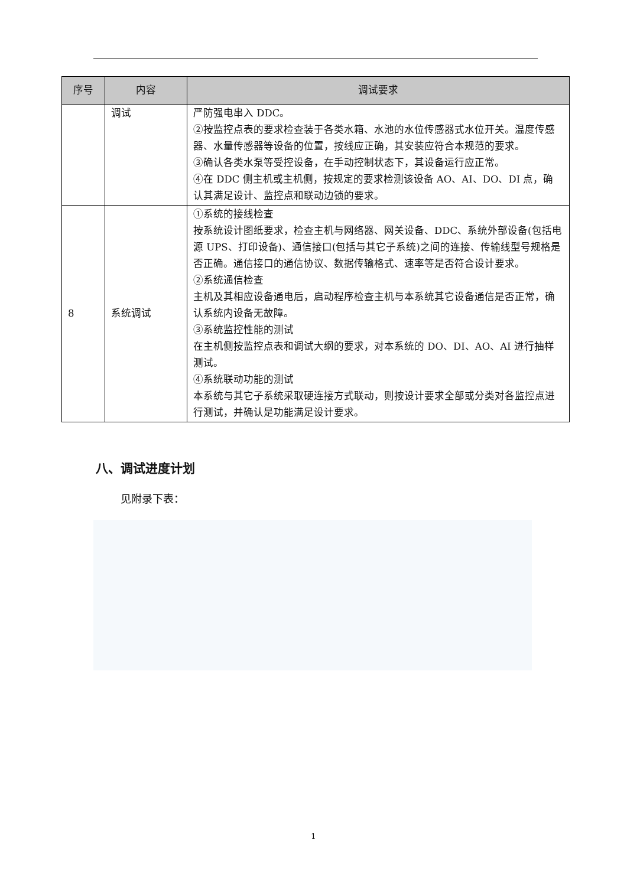| 序号 | 内容 | 调试要求 |
| --- | --- | --- |
| | 调试 | 严防强电串入 DDC。 ②按监控点表的要求检查装于各类水箱、水池的水位传感器式水位开关。温度传感器、水量传感器等设备的位置，按线应正确，其安装应符合本规范的要求。 ③确认各类水泵等受控设备，在手动控制状态下，其设备运行应正常。 ④在 DDC 侧主机或主机侧，按规定的要求检测该设备 AO、AI、DO、DI 点，确认其满足设计、监控点和联动边锁的要求。 |
| 8 | 系统调试 | ①系统的接线检查 按系统设计图纸要求，检查主机与网络器、网关设备、DDC、系统外部设备(包括电源 UPS、打印设备)、通信接口(包括与其它子系统)之间的连接、传输线型号规格是否正确。通信接口的通信协议、数据传输格式、速率等是否符合设计要求。 ②系统通信检查 主机及其相应设备通电后，启动程序检查主机与本系统其它设备通信是否正常，确认系统内设备无故障。 ③系统监控性能的测试 在主机侧按监控点表和调试大纲的要求，对本系统的 DO、DI、AO、AI 进行抽样测试。 ④系统联动功能的测试 本系统与其它子系统采取硬连接方式联动，则按设计要求全部或分类对各监控点进行测试，并确认是功能满足设计要求。 |
八、调试进度计划
见附录下表：
1